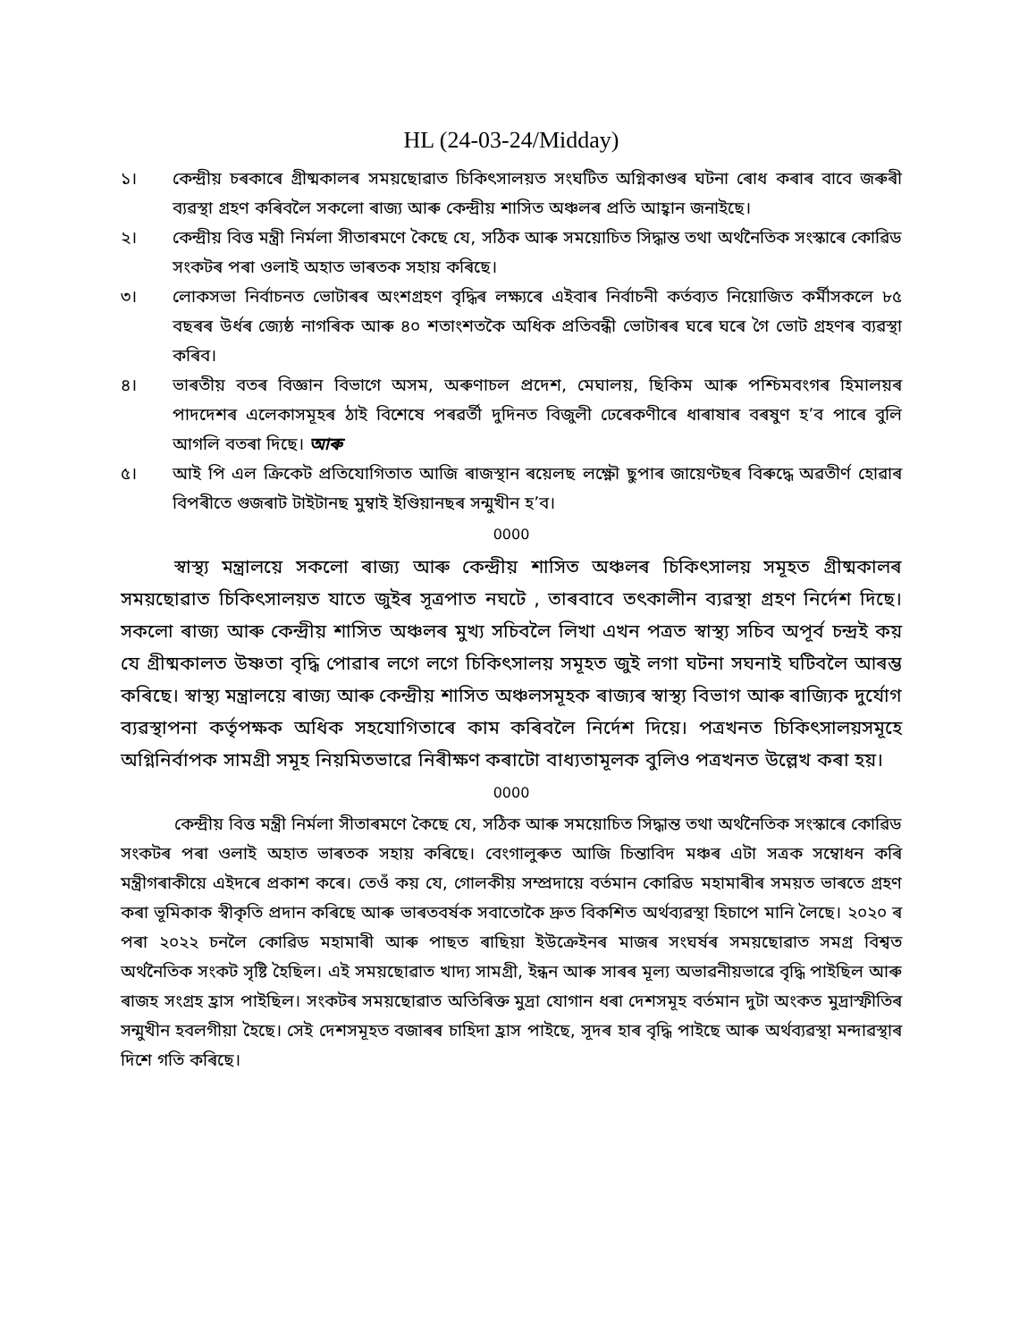HL (24-03-24/Midday)
১। কেন্দ্ৰীয় চৰকাৰে গ্ৰীষ্মকালৰ সময়ছোৱাত চিকিৎসালয়ত সংঘটিত অগ্নিকাণ্ডৰ ঘটনা ৰোধ কৰাৰ বাবে জৰুৰী ব্যৱস্থা গ্ৰহণ কৰিবলৈ সকলো ৰাজ্য আৰু কেন্দ্ৰীয় শাসিত অঞ্চলৰ প্ৰতি আহ্বান জনাইছে।
২। কেন্দ্ৰীয় বিত্ত মন্ত্ৰী নিৰ্মলা সীতাৰমণে কৈছে যে, সঠিক আৰু সময়োচিত সিদ্ধান্ত তথা অৰ্থনৈতিক সংস্কাৰে কোৱিড সংকটৰ পৰা ওলাই অহাত ভাৰতক সহায় কৰিছে।
৩। লোকসভা নিৰ্বাচনত ভোটাৰৰ অংশগ্ৰহণ বৃদ্ধিৰ লক্ষ্যৰে এইবাৰ নিৰ্বাচনী কৰ্তব্যত নিয়োজিত কৰ্মীসকলে ৮৫ বছৰৰ উৰ্ধৰ জ্যেষ্ঠ নাগৰিক আৰু ৪০ শতাংশতকৈ অধিক প্ৰতিবন্ধী ভোটাৰৰ ঘৰে ঘৰে গৈ ভোট গ্ৰহণৰ ব্যৱস্থা কৰিব।
৪। ভাৰতীয় বতৰ বিজ্ঞান বিভাগে অসম, অৰুণাচল প্ৰদেশ, মেঘালয়, ছিকিম আৰু পশ্চিমবংগৰ হিমালয়ৰ পাদদেশৰ এলেকাসমূহৰ ঠাই বিশেষে পৰৱৰ্তী দুদিনত বিজুলী ঢেৰেকণীৰে ধাৰাষাৰ বৰষুণ হ’ব পাৰে বুলি আগলি বতৰা দিছে। আৰু
৫। আই পি এল ক্ৰিকেট প্ৰতিযোগিতাত আজি ৰাজস্থান ৰয়েলছ লক্ষ্ণৌ ছুপাৰ জায়েণ্টছৰ বিৰুদ্ধে অৱতীৰ্ণ হোৱাৰ বিপৰীতে গুজৰাট টাইটানছ মুম্বাই ইণ্ডিয়ানছৰ সন্মুখীন হ’ব।
0000
স্বাস্থ্য মন্ত্ৰালয়ে সকলো ৰাজ্য আৰু কেন্দ্ৰীয় শাসিত অঞ্চলৰ চিকিৎসালয় সমূহত গ্ৰীষ্মকালৰ সময়ছোৱাত চিকিৎসালয়ত যাতে জুইৰ সূত্ৰপাত নঘটে , তাৰবাবে তৎকালীন ব্যৱস্থা গ্ৰহণ নিৰ্দেশ দিছে। সকলো ৰাজ্য আৰু কেন্দ্ৰীয় শাসিত অঞ্চলৰ মুখ্য সচিবলৈ লিখা এখন পত্ৰত স্বাস্থ্য সচিব অপূৰ্ব চন্দ্ৰই কয় যে গ্ৰীষ্মকালত উষ্ণতা বৃদ্ধি পোৱাৰ লগে লগে চিকিৎসালয় সমূহত জুই লগা ঘটনা সঘনাই ঘটিবলৈ আৰম্ভ কৰিছে। স্বাস্থ্য মন্ত্ৰালয়ে ৰাজ্য আৰু কেন্দ্ৰীয় শাসিত অঞ্চলসমূহক ৰাজ্যৰ স্বাস্থ্য বিভাগ আৰু ৰাজ্যিক দুৰ্যোগ ব্যৱস্থাপনা কৰ্তৃপক্ষক অধিক সহযোগিতাৰে কাম কৰিবলৈ নিৰ্দেশ দিয়ে। পত্ৰখনত চিকিৎসালয়সমূহে অগ্নিনিৰ্বাপক সামগ্ৰী সমূহ নিয়মিতভাৱে নিৰীক্ষণ কৰাটো বাধ্যতামূলক বুলিও পত্ৰখনত উল্লেখ কৰা হয়।
0000
কেন্দ্ৰীয় বিত্ত মন্ত্ৰী নিৰ্মলা সীতাৰমণে কৈছে যে, সঠিক আৰু সময়োচিত সিদ্ধান্ত তথা অৰ্থনৈতিক সংস্কাৰে কোৱিড সংকটৰ পৰা ওলাই অহাত ভাৰতক সহায় কৰিছে। বেংগালুৰুত আজি চিন্তাবিদ মঞ্চৰ এটা সত্ৰক সম্বোধন কৰি মন্ত্ৰীগৰাকীয়ে এইদৰে প্ৰকাশ কৰে। তেওঁ কয় যে, গোলকীয় সম্প্ৰদায়ে বৰ্তমান কোৱিড মহামাৰীৰ সময়ত ভাৰতে গ্ৰহণ কৰা ভূমিকাক স্বীকৃতি প্ৰদান কৰিছে আৰু ভাৰতবৰ্ষক সবাতোকৈ দ্ৰুত বিকশিত অৰ্থব্যৱস্থা হিচাপে মানি লৈছে। ২০২০ ৰ পৰা ২০২২ চনলৈ কোৱিড মহামাৰী আৰু পাছত ৰাছিয়া ইউক্ৰেইনৰ মাজৰ সংঘৰ্ষৰ সময়ছোৱাত সমগ্ৰ বিশ্বত অৰ্থনৈতিক সংকট সৃষ্টি হৈছিল। এই সময়ছোৱাত খাদ্য সামগ্ৰী, ইন্ধন আৰু সাৰৰ মূল্য অভাৱনীয়ভাৱে বৃদ্ধি পাইছিল আৰু ৰাজহ সংগ্ৰহ হ্ৰাস পাইছিল। সংকটৰ সময়ছোৱাত অতিৰিক্ত মুদ্ৰা যোগান ধৰা দেশসমূহ বৰ্তমান দুটা অংকত মুদ্ৰাস্ফীতিৰ সন্মুখীন হবলগীয়া হৈছে। সেই দেশসমূহত বজাৰৰ চাহিদা হ্ৰাস পাইছে, সূদৰ হাৰ বৃদ্ধি পাইছে আৰু অৰ্থব্যৱস্থা মন্দাৱস্থাৰ দিশে গতি কৰিছে।